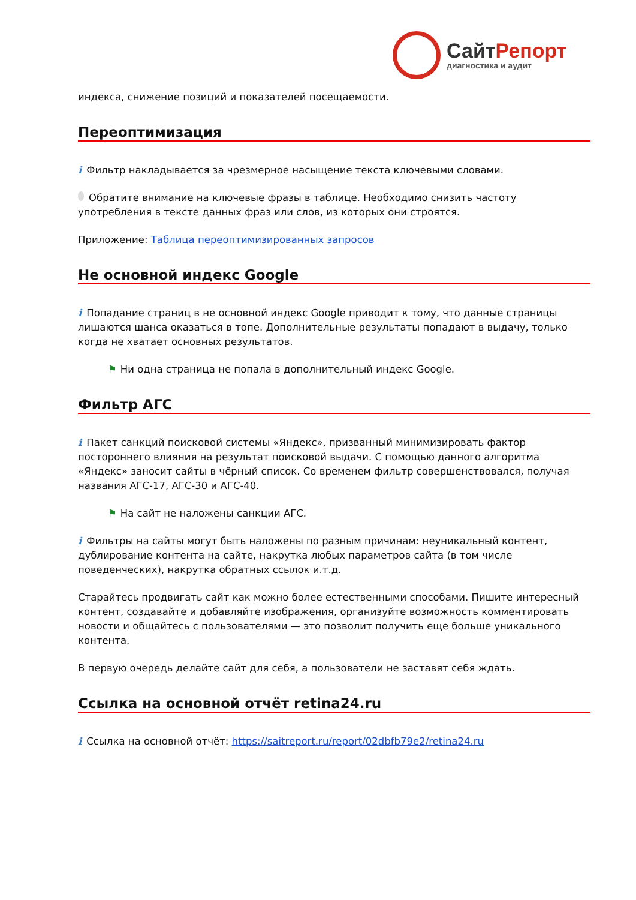СайтРепорт
диагностика и аудит
индекса, снижение позиций и показателей посещаемости.
Переоптимизация
i Фильтр накладывается за чрезмерное насыщение текста ключевыми словами.
Обратите внимание на ключевые фразы в таблице. Необходимо снизить частоту употребления в тексте данных фраз или слов, из которых они строятся.
Приложение: Таблица переоптимизированных запросов
Не основной индекс Google
i Попадание страниц в не основной индекс Google приводит к тому, что данные страницы лишаются шанса оказаться в топе. Дополнительные результаты попадают в выдачу, только когда не хватает основных результатов.
⚑ Ни одна страница не попала в дополнительный индекс Google.
Фильтр АГС
i Пакет санкций поисковой системы «Яндекс», призванный минимизировать фактор постороннего влияния на результат поисковой выдачи. С помощью данного алгоритма «Яндекс» заносит сайты в чёрный список. Со временем фильтр совершенствовался, получая названия АГС-17, АГС-30 и АГС-40.
⚑ На сайт не наложены санкции АГС.
i Фильтры на сайты могут быть наложены по разным причинам: неуникальный контент, дублирование контента на сайте, накрутка любых параметров сайта (в том числе поведенческих), накрутка обратных ссылок и.т.д.
Старайтесь продвигать сайт как можно более естественными способами. Пишите интересный контент, создавайте и добавляйте изображения, организуйте возможность комментировать новости и общайтесь с пользователями — это позволит получить еще больше уникального контента.
В первую очередь делайте сайт для себя, а пользователи не заставят себя ждать.
Ссылка на основной отчёт retina24.ru
i Ссылка на основной отчёт: https://saitreport.ru/report/02dbfb79e2/retina24.ru